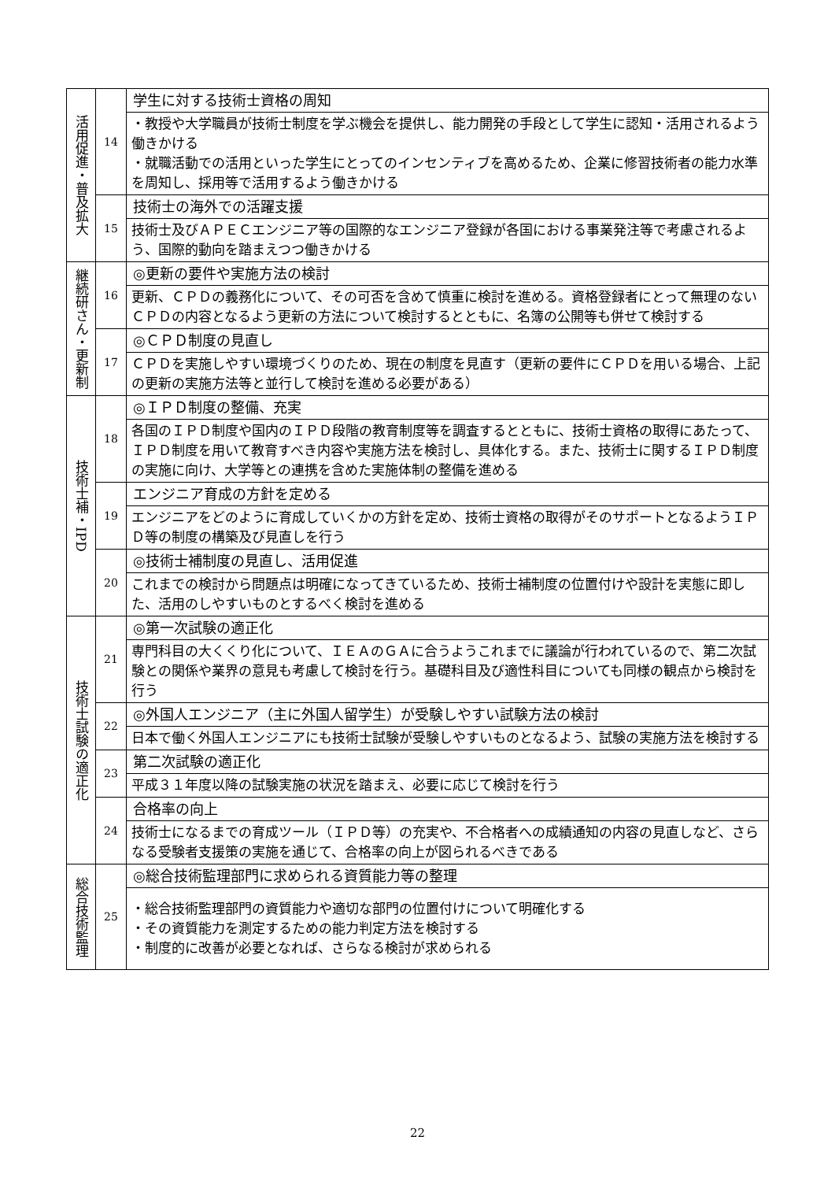| 活用促進・普及拡大 | 14 | 学生に対する技術士資格の周知 |
| | | ・教授や大学職員が技術士制度を学ぶ機会を提供し、能力開発の手段として学生に認知・活用されるよう働きかける ・就職活動での活用といった学生にとってのインセンティブを高めるため、企業に修習技術者の能力水準を周知し、採用等で活用するよう働きかける |
| | 15 | 技術士の海外での活躍支援 |
| | | 技術士及びＡＰＥＣエンジニア等の国際的なエンジニア登録が各国における事業発注等で考慮されるよう、国際的動向を踏まえつつ働きかける |
| 継続研さん・更新制 | 16 | ◎更新の要件や実施方法の検討 |
| | | 更新、ＣＰＤの義務化について、その可否を含めて慎重に検討を進める。資格登録者にとって無理のないＣＰＤの内容となるよう更新の方法について検討するとともに、名簿の公開等も併せて検討する |
| | 17 | ◎ＣＰＤ制度の見直し |
| | | ＣＰＤを実施しやすい環境づくりのため、現在の制度を見直す（更新の要件にＣＰＤを用いる場合、上記の更新の実施方法等と並行して検討を進める必要がある） |
| 技術士補・IPD | 18 | ◎ＩＰＤ制度の整備、充実 |
| | | 各国のＩＰＤ制度や国内のＩＰＤ段階の教育制度等を調査するとともに、技術士資格の取得にあたって、ＩＰＤ制度を用いて教育すべき内容や実施方法を検討し、具体化する。また、技術士に関するＩＰＤ制度の実施に向け、大学等との連携を含めた実施体制の整備を進める |
| | 19 | エンジニア育成の方針を定める |
| | | エンジニアをどのように育成していくかの方針を定め、技術士資格の取得がそのサポートとなるようＩＰＤ等の制度の構築及び見直しを行う |
| | 20 | ◎技術士補制度の見直し、活用促進 |
| | | これまでの検討から問題点は明確になってきているため、技術士補制度の位置付けや設計を実態に即した、活用のしやすいものとするべく検討を進める |
| 技術士試験の適正化 | 21 | ◎第一次試験の適正化 |
| | | 専門科目の大くくり化について、ＩＥＡのＧＡに合うようこれまでに議論が行われているので、第二次試験との関係や業界の意見も考慮して検討を行う。基礎科目及び適性科目についても同様の観点から検討を行う |
| | 22 | ◎外国人エンジニア（主に外国人留学生）が受験しやすい試験方法の検討 |
| | | 日本で働く外国人エンジニアにも技術士試験が受験しやすいものとなるよう、試験の実施方法を検討する |
| | 23 | 第二次試験の適正化 |
| | | 平成３１年度以降の試験実施の状況を踏まえ、必要に応じて検討を行う |
| | 24 | 合格率の向上 |
| | | 技術士になるまでの育成ツール（ＩＰＤ等）の充実や、不合格者への成績通知の内容の見直しなど、さらなる受験者支援策の実施を通じて、合格率の向上が図られるべきである |
| 総合技術監理 | 25 | ◎総合技術監理部門に求められる資質能力等の整理 |
| | | ・総合技術監理部門の資質能力や適切な部門の位置付けについて明確化する ・その資質能力を測定するための能力判定方法を検討する ・制度的に改善が必要となれば、さらなる検討が求められる |
22